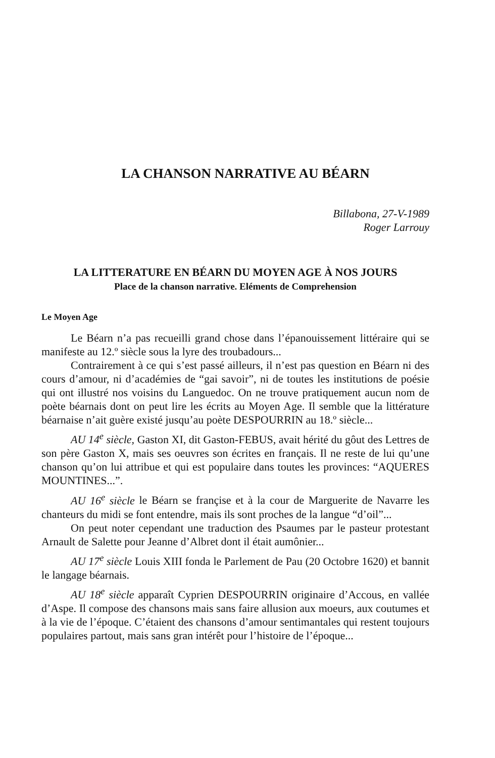LA CHANSON NARRATIVE AU BÉARN
Billabona, 27-V-1989
Roger Larrouy
LA LITTERATURE EN BÉARN DU MOYEN AGE À NOS JOURS
Place de la chanson narrative. Eléments de Comprehension
Le Moyen Age
Le Béarn n’a pas recueilli grand chose dans l’épanouissement litté­raire qui se manifeste au 12.º siècle sous la lyre des troubadours...
Contrairement à ce qui s’est passé ailleurs, il n’est pas question en Béarn ni des cours d’amour, ni d’académies de “gai savoir”, ni de toutes les institutions de poésie qui ont illustré nos voisins du Languedoc. On ne trouve pratiquement aucun nom de poète béarnais dont on peut lire les écrits au Moyen Age. Il semble que la littérature béarnaise n’ait guère existé jusqu’au poète DESPOURRIN au 18.º siècle...
AU 14<sup>e</sup> siècle, Gaston XI, dit Gaston-FEBUS, avait hérité du gôut des Lettres de son père Gaston X, mais ses oeuvres son écrites en français. Il ne reste de lui qu’une chanson qu’on lui attribue et qui est populaire dans toutes les provinces: “AQUERES MOUNTINES...”.
AU 16<sup>e</sup> siècle le Béarn se françise et à la cour de Marguerite de Navarre les chanteurs du midi se font entendre, mais ils sont proches de la langue “d’oil”...
On peut noter cependant une traduction des Psaumes par le pasteur protestant Arnault de Salette pour Jeanne d’Albret dont il était aumônier...
AU 17<sup>e</sup> siècle Louis XIII fonda le Parlement de Pau (20 Octobre 1620) et bannit le langage béarnais.
AU 18<sup>e</sup> siècle apparaît Cyprien DESPOURRIN originaire d’Accous, en vallée d’Aspe. Il compose des chansons mais sans faire allusion aux moeurs, aux coutumes et à la vie de l’époque. C’étaient des chansons d’amour sentimantales qui restent toujours populaires partout, mais sans gran intérêt pour l’histoire de l’époque...